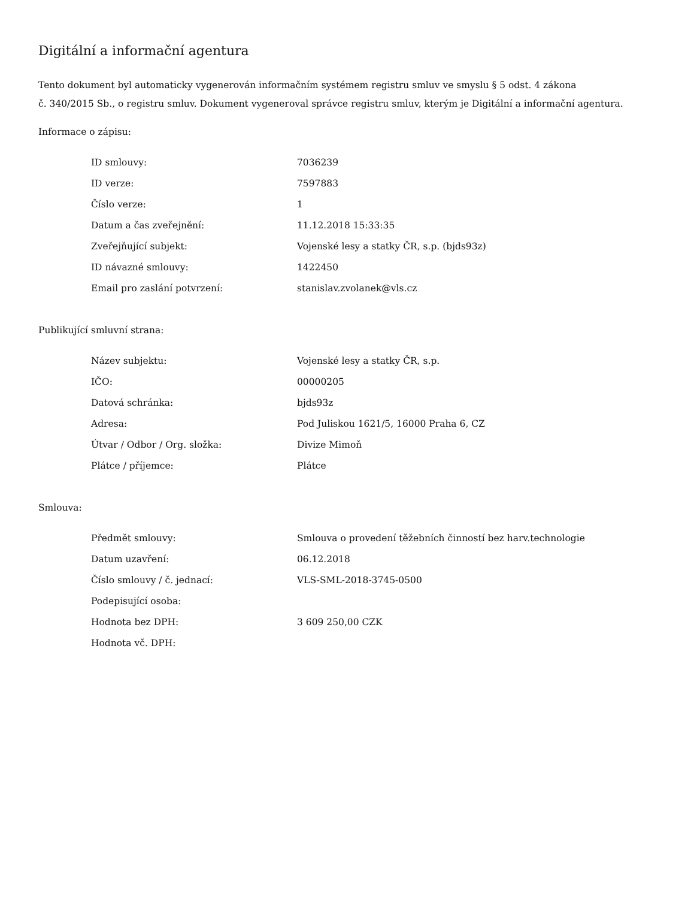Digitální a informační agentura
Tento dokument byl automaticky vygenerován informačním systémem registru smluv ve smyslu § 5 odst. 4 zákona
č. 340/2015 Sb., o registru smluv. Dokument vygeneroval správce registru smluv, kterým je Digitální a informační agentura.
Informace o zápisu:
| ID smlouvy: | 7036239 |
| ID verze: | 7597883 |
| Číslo verze: | 1 |
| Datum a čas zveřejnění: | 11.12.2018 15:33:35 |
| Zveřejňující subjekt: | Vojenské lesy a statky ČR, s.p. (bjds93z) |
| ID návazné smlouvy: | 1422450 |
| Email pro zaslání potvrzení: | stanislav.zvolanek@vls.cz |
Publikující smluvní strana:
| Název subjektu: | Vojenské lesy a statky ČR, s.p. |
| IČO: | 00000205 |
| Datová schránka: | bjds93z |
| Adresa: | Pod Juliskou 1621/5, 16000 Praha 6, CZ |
| Útvar / Odbor / Org. složka: | Divize Mimoň |
| Plátce / příjemce: | Plátce |
Smlouva:
| Předmět smlouvy: | Smlouva o provedení těžebních činností bez harv.technologie |
| Datum uzavření: | 06.12.2018 |
| Číslo smlouvy / č. jednací: | VLS-SML-2018-3745-0500 |
| Podepisující osoba: | |
| Hodnota bez DPH: | 3 609 250,00 CZK |
| Hodnota vč. DPH: | |